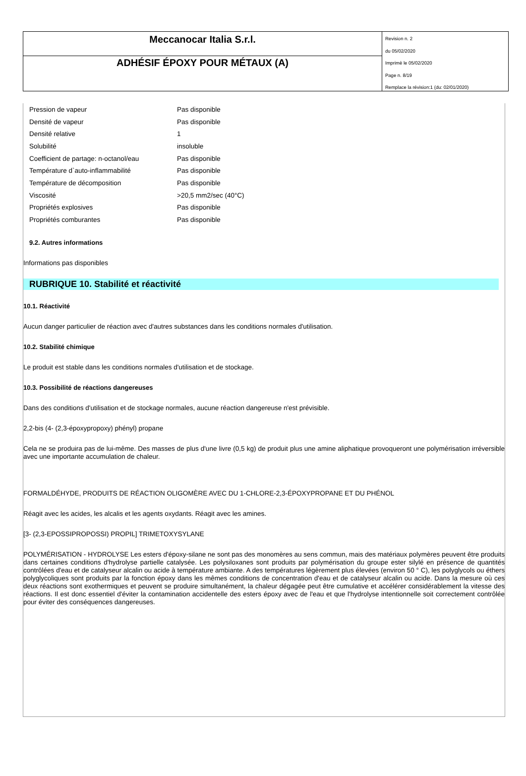Meccanocar Italia S.r.l.
ADHÉSIF ÉPOXY POUR MÉTAUX (A)
Revision n. 2
du 05/02/2020
Imprimè le 05/02/2020
Page n. 8/19
Remplace la révision:1 (du: 02/01/2020)
| Pression de vapeur | Pas disponible |
| Densité de vapeur | Pas disponible |
| Densité relative | 1 |
| Solubilité | insoluble |
| Coefficient de partage: n-octanol/eau | Pas disponible |
| Température d`auto-inflammabilité | Pas disponible |
| Température de décomposition | Pas disponible |
| Viscosité | >20,5 mm2/sec (40°C) |
| Propriétés explosives | Pas disponible |
| Propriétés comburantes | Pas disponible |
9.2. Autres informations
Informations pas disponibles
RUBRIQUE 10. Stabilité et réactivité
10.1. Réactivité
Aucun danger particulier de réaction avec d'autres substances dans les conditions normales d'utilisation.
10.2. Stabilité chimique
Le produit est stable dans les conditions normales d'utilisation et de stockage.
10.3. Possibilité de réactions dangereuses
Dans des conditions d'utilisation et de stockage normales, aucune réaction dangereuse n'est prévisible.
2,2-bis (4- (2,3-époxypropoxy) phényl) propane
Cela ne se produira pas de lui-même. Des masses de plus d'une livre (0,5 kg) de produit plus une amine aliphatique provoqueront une polymérisation irréversible avec une importante accumulation de chaleur.
FORMALDÉHYDE, PRODUITS DE RÉACTION OLIGOMÈRE AVEC DU 1-CHLORE-2,3-ÉPOXYPROPANE ET DU PHÉNOL
Réagit avec les acides, les alcalis et les agents oxydants. Réagit avec les amines.
[3- (2,3-EPOSSIPROPOSSI) PROPIL] TRIMETOXYSYLANE
POLYMÉRISATION - HYDROLYSE Les esters d'époxy-silane ne sont pas des monomères au sens commun, mais des matériaux polymères peuvent être produits dans certaines conditions d'hydrolyse partielle catalysée. Les polysiloxanes sont produits par polymérisation du groupe ester silylé en présence de quantités contrôlées d'eau et de catalyseur alcalin ou acide à température ambiante. A des températures légèrement plus élevées (environ 50 ° C), les polyglycols ou éthers polyglycoliques sont produits par la fonction époxy dans les mêmes conditions de concentration d'eau et de catalyseur alcalin ou acide. Dans la mesure où ces deux réactions sont exothermiques et peuvent se produire simultanément, la chaleur dégagée peut être cumulative et accélérer considérablement la vitesse des réactions. Il est donc essentiel d'éviter la contamination accidentelle des esters époxy avec de l'eau et que l'hydrolyse intentionnelle soit correctement contrôlée pour éviter des conséquences dangereuses.